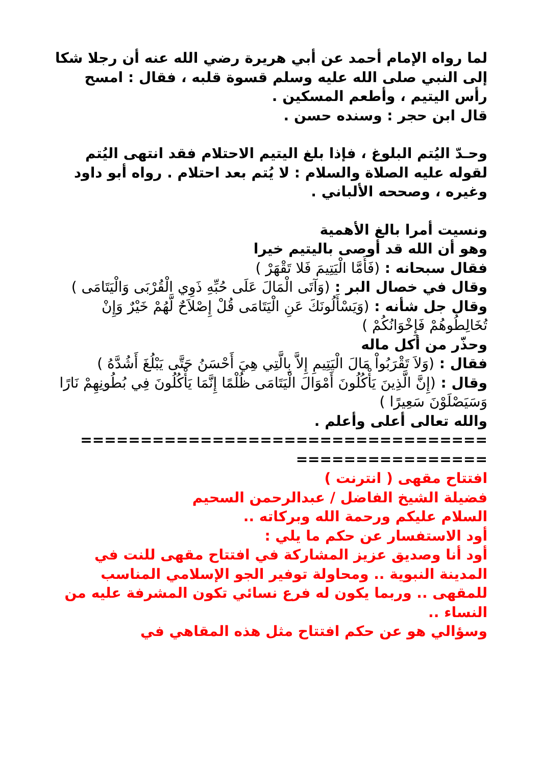لما رواه الإمام أحمد عن أبي هريرة رضي الله عنه أن رجلا شكا إلى النبي صلى الله عليه وسلم قسوة قلبه ، فقال : امسح رأس اليتيم ، وأطعم المسكين .
قال ابن حجر : وسنده حسن .
وحـدّ اليُتم البلوغ ، فإذا بلغ اليتيم الاحتلام فقد انتهى اليُتم
لقوله عليه الصلاة والسلام : لا يُتم بعد احتلام . رواه أبو داود وغيره ، وصححه الألباني .
ونسيت أمرا بالغ الأهمية
وهو أن الله قد أوصى باليتيم خيرا
فقال سبحانه : (فَأَمَّا الْيَتِيمَ فَلا تَقْهَرْ )
وقال في خصال البر : (وَآتَى الْمَالَ عَلَى حُبِّهِ ذَوِي الْقُرْبَى وَالْيَتَامَى )
وقال جل شأنه : (وَيَسْأَلُونَكَ عَنِ الْيَتَامَى قُلْ إِصْلاَحٌ لَّهُمْ خَيْرٌ وَإِنْ تُخَالِطُوهُمْ فَإِخْوَانُكُمْ )
وحذّر من أكل ماله
فقال : (وَلاَ تَقْرَبُواْ مَالَ الْيَتِيمِ إِلاَّ بِالَّتِي هِيَ أَحْسَنُ حَتَّى يَبْلُغَ أَشُدَّهُ )
وقال : (إِنَّ الَّذِينَ يَأْكُلُونَ أَمْوَالَ الْيَتَامَى ظُلْمًا إِنَّمَا يَأْكُلُونَ فِي بُطُونِهِمْ نَارًا وَسَيَصْلَوْنَ سَعِيرًا )
والله تعالى أعلى وأعلم .
==================================
================
افتتاح مقهى ( انترنت )
فضيلة الشيخ الفاضل / عبدالرحمن السحيم
السلام عليكم ورحمة الله وبركاته ..
أود الاستفسار عن حكم ما يلي :
أود أنا وصديق عزيز المشاركة في افتتاح مقهى للنت في المدينة النبوية .. ومحاولة توفير الجو الإسلامي المناسب للمقهى .. وربما يكون له فرع نسائي تكون المشرفة عليه من النساء ..
وسؤالي هو عن حكم افتتاح مثل هذه المقاهي في